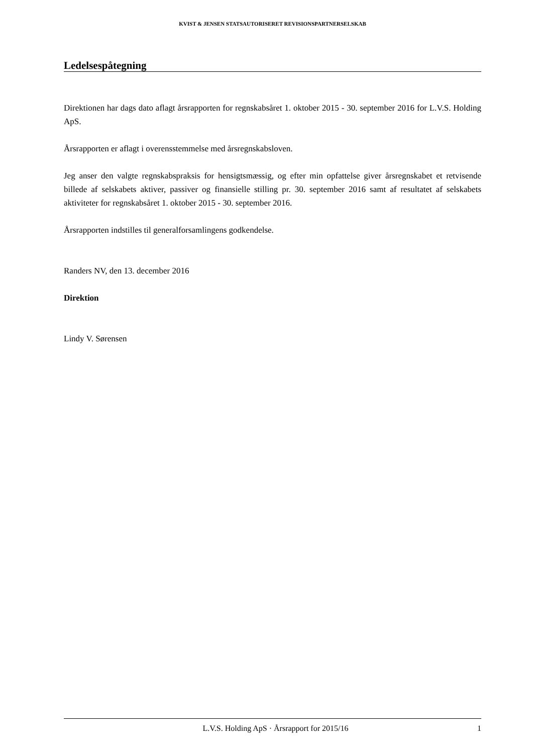KVIST & JENSEN STATSAUTORISERET REVISIONSPARTNERSELSKAB
Ledelsespåtegning
Direktionen har dags dato aflagt årsrapporten for regnskabsåret 1. oktober 2015 - 30. september 2016 for L.V.S. Holding ApS.
Årsrapporten er aflagt i overensstemmelse med årsregnskabsloven.
Jeg anser den valgte regnskabspraksis for hensigtsmæssig, og efter min opfattelse giver årsregnskabet et retvisende billede af selskabets aktiver, passiver og finansielle stilling pr. 30. september 2016 samt af resultatet af selskabets aktiviteter for regnskabsåret 1. oktober 2015 - 30. september 2016.
Årsrapporten indstilles til generalforsamlingens godkendelse.
Randers NV, den 13. december 2016
Direktion
Lindy V. Sørensen
L.V.S. Holding ApS · Årsrapport for 2015/16 1